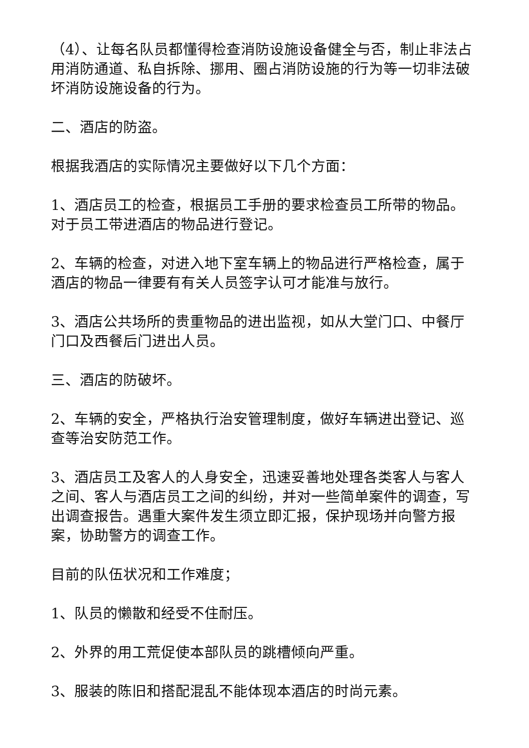（4）、让每名队员都懂得检查消防设施设备健全与否，制止非法占用消防通道、私自拆除、挪用、圈占消防设施的行为等一切非法破坏消防设施设备的行为。
二、酒店的防盗。
根据我酒店的实际情况主要做好以下几个方面：
1、酒店员工的检查，根据员工手册的要求检查员工所带的物品。对于员工带进酒店的物品进行登记。
2、车辆的检查，对进入地下室车辆上的物品进行严格检查，属于酒店的物品一律要有有关人员签字认可才能准与放行。
3、酒店公共场所的贵重物品的进出监视，如从大堂门口、中餐厅门口及西餐后门进出人员。
三、酒店的防破坏。
2、车辆的安全，严格执行治安管理制度，做好车辆进出登记、巡查等治安防范工作。
3、酒店员工及客人的人身安全，迅速妥善地处理各类客人与客人之间、客人与酒店员工之间的纠纷，并对一些简单案件的调查，写出调查报告。遇重大案件发生须立即汇报，保护现场并向警方报案，协助警方的调查工作。
目前的队伍状况和工作难度；
1、队员的懒散和经受不住耐压。
2、外界的用工荒促使本部队员的跳槽倾向严重。
3、服装的陈旧和搭配混乱不能体现本酒店的时尚元素。